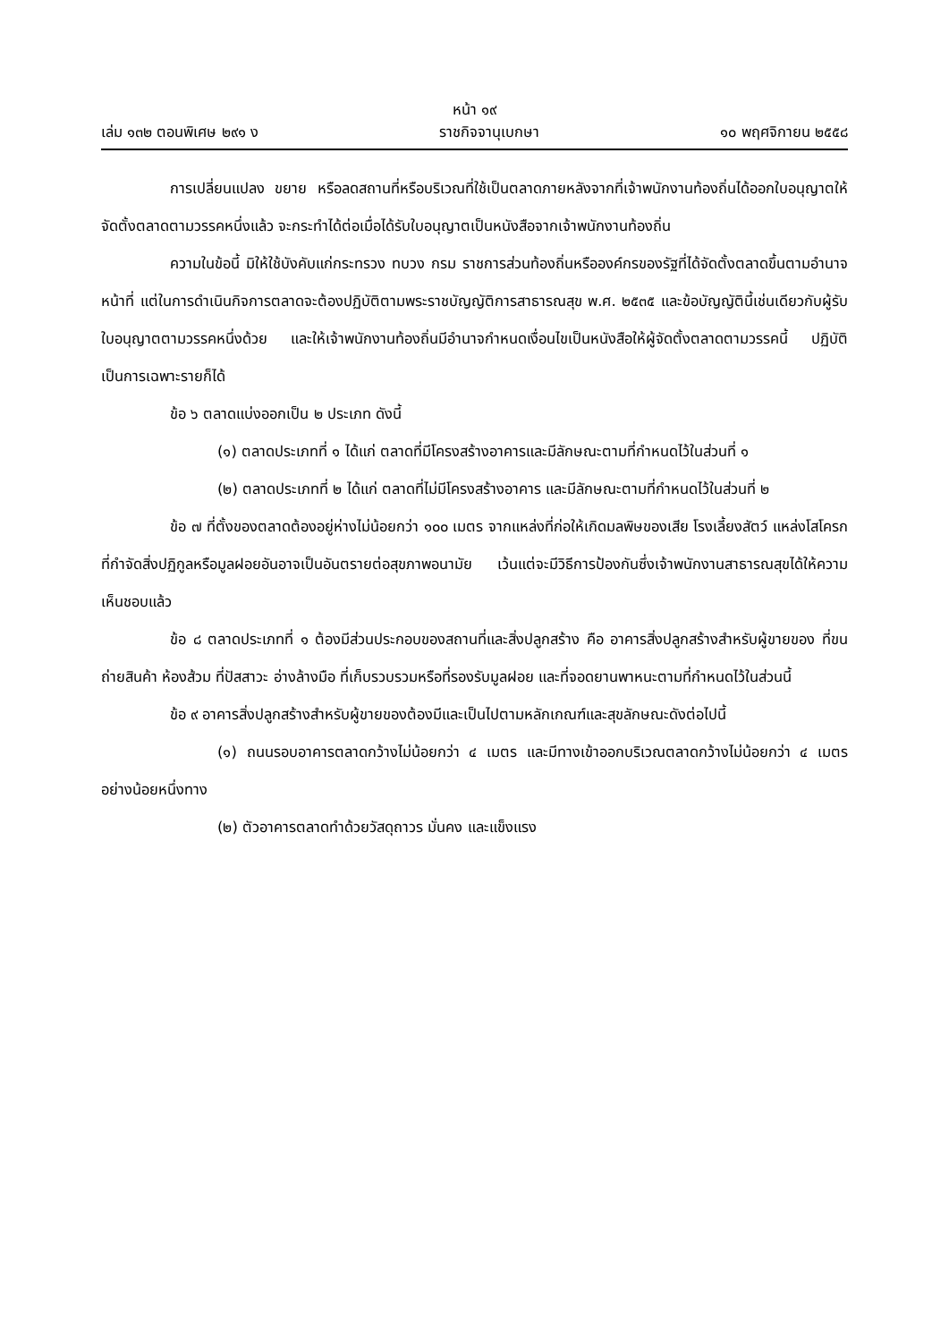หน้า ๑๙
เล่ม ๑๓๒ ตอนพิเศษ ๒๙๑ ง ราชกิจจานุเบกษา ๑๐ พฤศจิกายน ๒๕๕๘
การเปลี่ยนแปลง ขยาย หรือลดสถานที่หรือบริเวณที่ใช้เป็นตลาดภายหลังจากที่เจ้าพนักงานท้องถิ่นได้ออกใบอนุญาตให้จัดตั้งตลาดตามวรรคหนึ่งแล้ว จะกระทำได้ต่อเมื่อได้รับใบอนุญาตเป็นหนังสือจากเจ้าพนักงานท้องถิ่น
ความในข้อนี้ มิให้ใช้บังคับแก่กระทรวง ทบวง กรม ราชการส่วนท้องถิ่นหรือองค์กรของรัฐที่ได้จัดตั้งตลาดขึ้นตามอำนาจหน้าที่ แต่ในการดำเนินกิจการตลาดจะต้องปฏิบัติตามพระราชบัญญัติการสาธารณสุข พ.ศ. ๒๕๓๕ และข้อบัญญัตินี้เช่นเดียวกับผู้รับใบอนุญาตตามวรรคหนึ่งด้วย และให้เจ้าพนักงานท้องถิ่นมีอำนาจกำหนดเงื่อนไขเป็นหนังสือให้ผู้จัดตั้งตลาดตามวรรคนี้ ปฏิบัติเป็นการเฉพาะรายก็ได้
ข้อ ๖ ตลาดแบ่งออกเป็น ๒ ประเภท ดังนี้
(๑) ตลาดประเภทที่ ๑ ได้แก่ ตลาดที่มีโครงสร้างอาคารและมีลักษณะตามที่กำหนดไว้ในส่วนที่ ๑
(๒) ตลาดประเภทที่ ๒ ได้แก่ ตลาดที่ไม่มีโครงสร้างอาคาร และมีลักษณะตามที่กำหนดไว้ในส่วนที่ ๒
ข้อ ๗ ที่ตั้งของตลาดต้องอยู่ห่างไม่น้อยกว่า ๑๐๐ เมตร จากแหล่งที่ก่อให้เกิดมลพิษของเสีย โรงเลี้ยงสัตว์ แหล่งโสโครก ที่กำจัดสิ่งปฏิกูลหรือมูลฝอยอันอาจเป็นอันตรายต่อสุขภาพอนามัย เว้นแต่จะมีวิธีการป้องกันซึ่งเจ้าพนักงานสาธารณสุขได้ให้ความเห็นชอบแล้ว
ข้อ ๘ ตลาดประเภทที่ ๑ ต้องมีส่วนประกอบของสถานที่และสิ่งปลูกสร้าง คือ อาคารสิ่งปลูกสร้างสำหรับผู้ขายของ ที่ขนถ่ายสินค้า ห้องส้วม ที่ปัสสาวะ อ่างล้างมือ ที่เก็บรวบรวมหรือที่รองรับมูลฝอย และที่จอดยานพาหนะตามที่กำหนดไว้ในส่วนนี้
ข้อ ๙ อาคารสิ่งปลูกสร้างสำหรับผู้ขายของต้องมีและเป็นไปตามหลักเกณฑ์และสุขลักษณะดังต่อไปนี้
(๑) ถนนรอบอาคารตลาดกว้างไม่น้อยกว่า ๔ เมตร และมีทางเข้าออกบริเวณตลาดกว้างไม่น้อยกว่า ๔ เมตรอย่างน้อยหนึ่งทาง
(๒) ตัวอาคารตลาดทำด้วยวัสดุถาวร มั่นคง และแข็งแรง